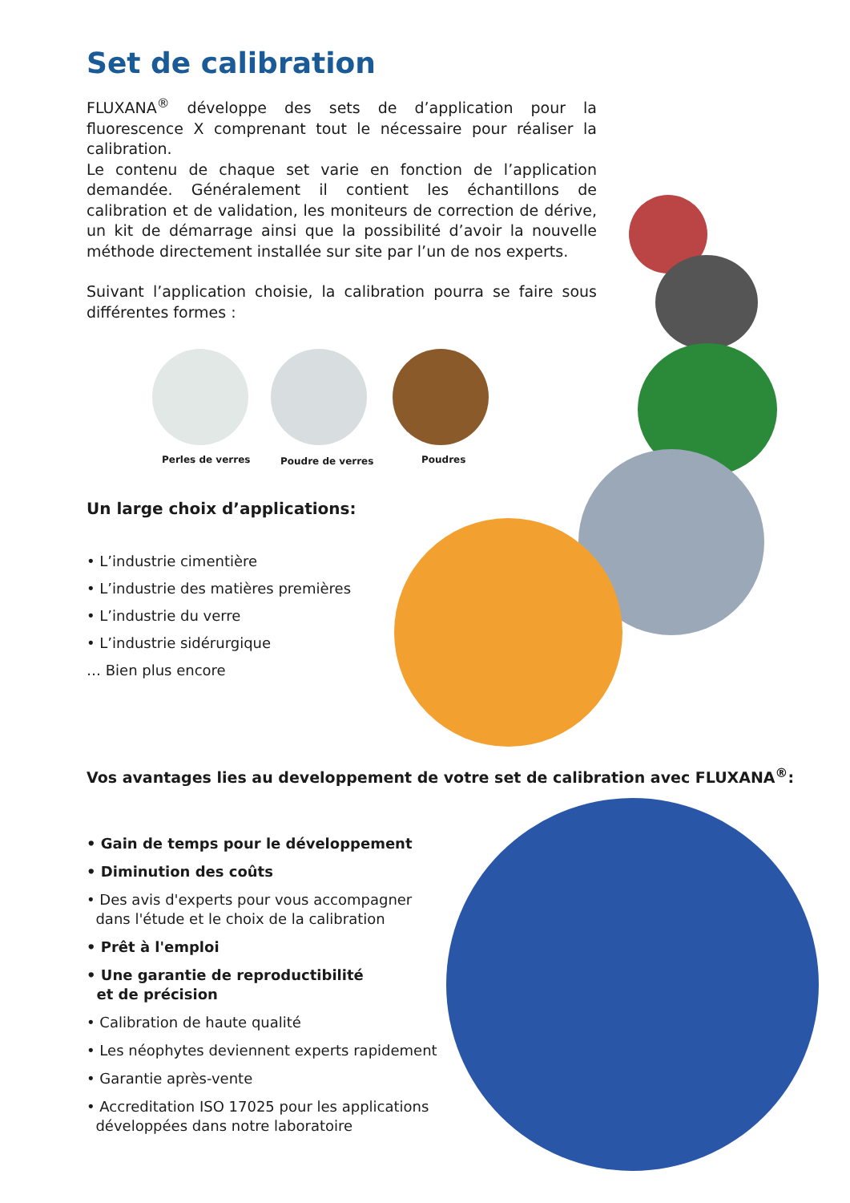Set de calibration
FLUXANA<sup>®</sup> développe des sets de d’application pour la fluorescence X comprenant tout le nécessaire pour réaliser la calibration.
Le contenu de chaque set varie en fonction de l’application demandée. Généralement il contient les échantillons de calibration et de validation, les moniteurs de correction de dérive, un kit de démarrage ainsi que la possibilité d’avoir la nouvelle méthode directement installée sur site par l’un de nos experts.
Suivant l’application choisie, la calibration pourra se faire sous différentes formes :
Perles de verres Poudre de verres Poudres
Un large choix d’applications:
• L’industrie cimentière
• L’industrie des matières premières
• L’industrie du verre
• L’industrie sidérurgique
… Bien plus encore
Vos avantages lies au developpement de votre set de calibration avec FLUXANA<sup>®</sup>:
• Gain de temps pour le développement
• Diminution des coûts
• Des avis d'experts pour vous accompagner
dans l'étude et le choix de la calibration
• Prêt à l'emploi
• Une garantie de reproductibilité
et de précision
• Calibration de haute qualité
• Les néophytes deviennent experts rapidement
• Garantie après-vente
• Accreditation ISO 17025 pour les applications
développées dans notre laboratoire